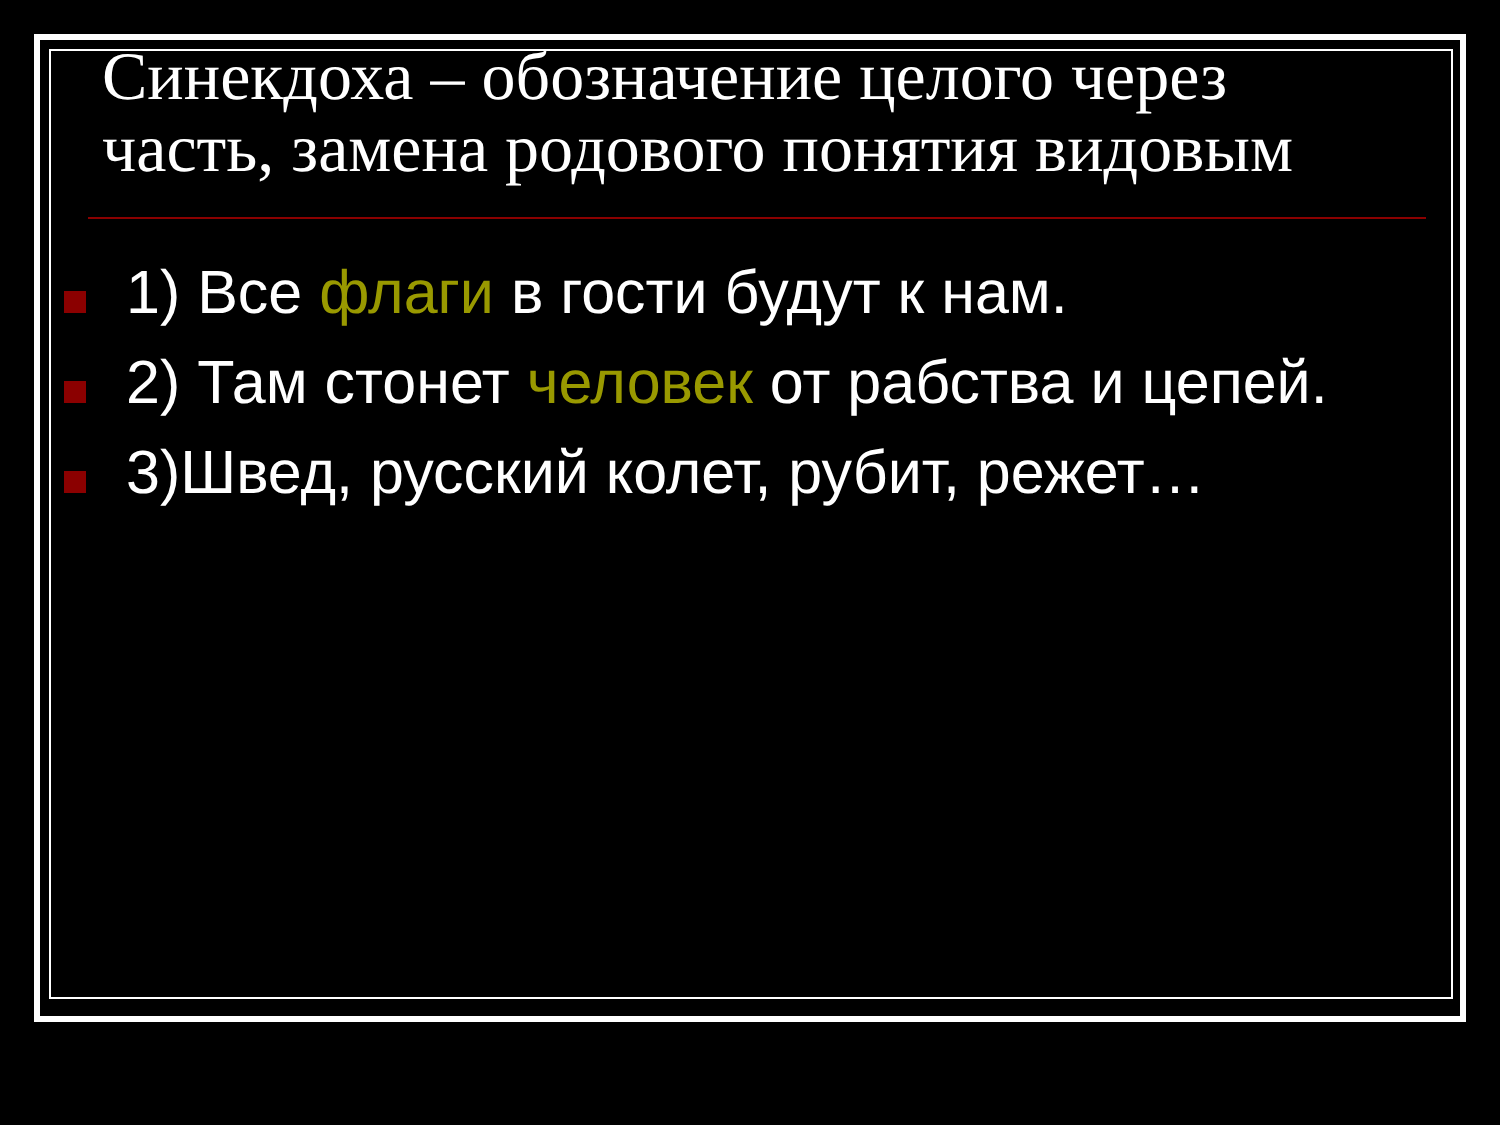Синекдоха – обозначение целого через часть, замена родового понятия видовым
1) Все флаги в гости будут к нам.
2) Там стонет человек от рабства и цепей.
3)Швед, русский колет, рубит, режет…